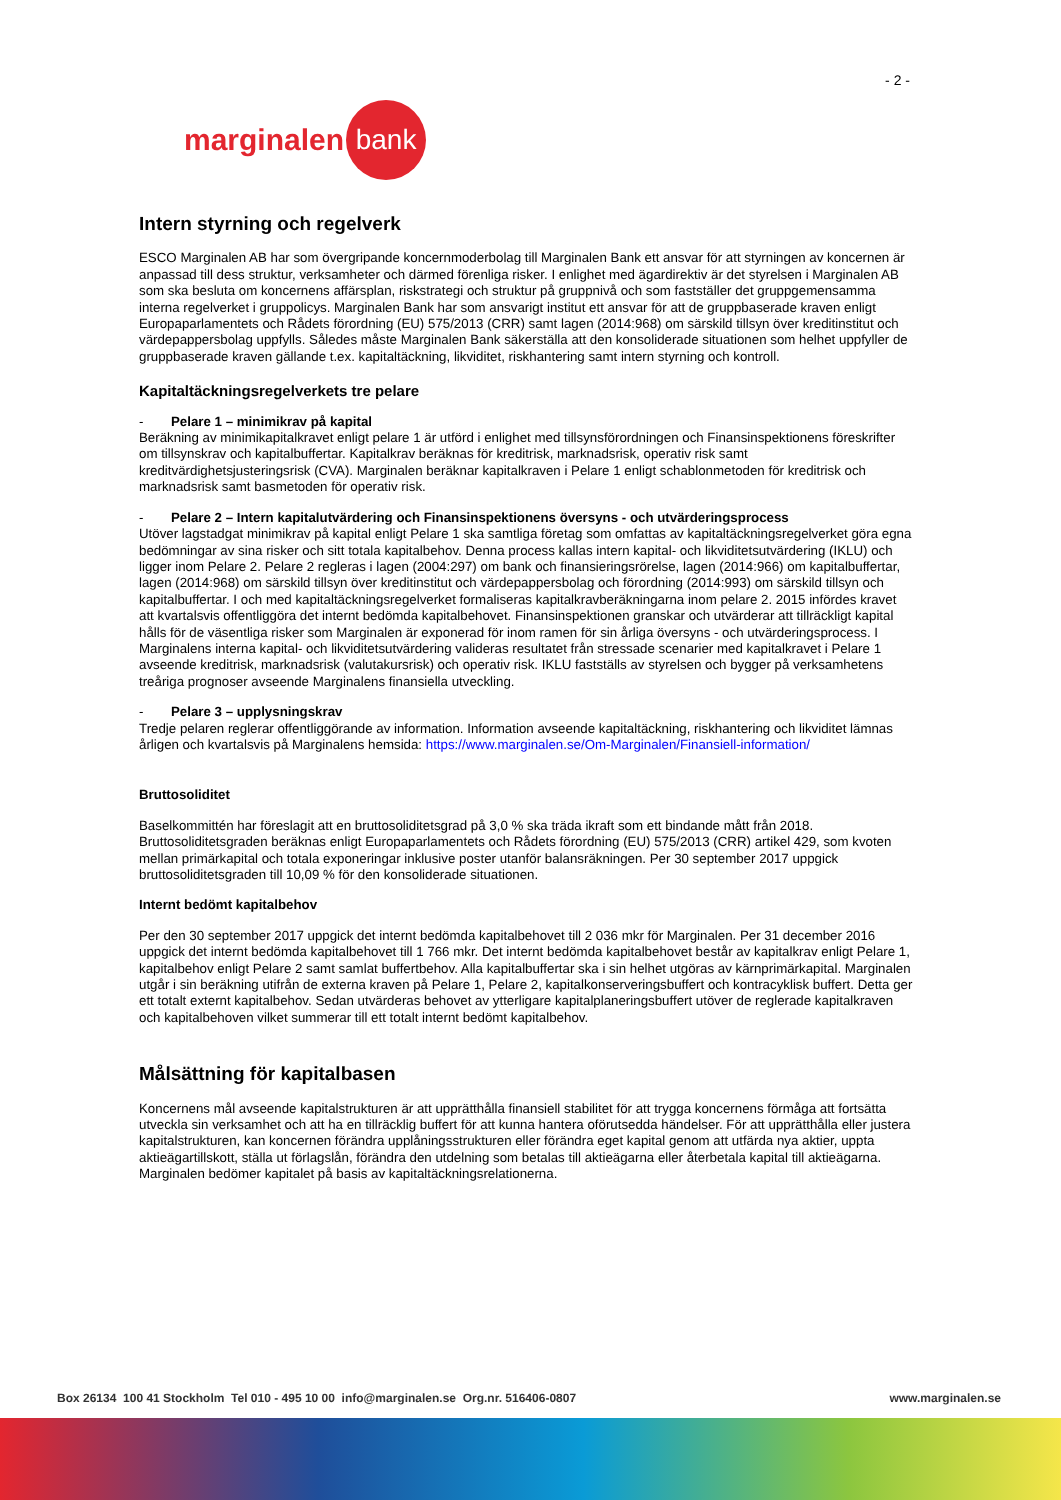- 2 -
marginalen bank
Intern styrning och regelverk
ESCO Marginalen AB har som övergripande koncernmoderbolag till Marginalen Bank ett ansvar för att styrningen av koncernen är anpassad till dess struktur, verksamheter och därmed förenliga risker. I enlighet med ägardirektiv är det styrelsen i Marginalen AB som ska besluta om koncernens affärsplan, riskstrategi och struktur på gruppnivå och som fastställer det gruppgemensamma interna regelverket i gruppolicys. Marginalen Bank har som ansvarigt institut ett ansvar för att de gruppbaserade kraven enligt Europaparlamentets och Rådets förordning (EU) 575/2013 (CRR) samt lagen (2014:968) om särskild tillsyn över kreditinstitut och värdepappersbolag uppfylls. Således måste Marginalen Bank säkerställa att den konsoliderade situationen som helhet uppfyller de gruppbaserade kraven gällande t.ex. kapitaltäckning, likviditet, riskhantering samt intern styrning och kontroll.
Kapitaltäckningsregelverkets tre pelare
- Pelare 1 – minimikrav på kapital
Beräkning av minimikapitalkravet enligt pelare 1 är utförd i enlighet med tillsynsförordningen och Finansinspektionens föreskrifter om tillsynskrav och kapitalbuffertar. Kapitalkrav beräknas för kreditrisk, marknadsrisk, operativ risk samt kreditvärdighetsjusteringsrisk (CVA). Marginalen beräknar kapitalkraven i Pelare 1 enligt schablonmetoden för kreditrisk och marknadsrisk samt basmetoden för operativ risk.
- Pelare 2 – Intern kapitalutvärdering och Finansinspektionens översyns - och utvärderingsprocess
Utöver lagstadgat minimikrav på kapital enligt Pelare 1 ska samtliga företag som omfattas av kapitaltäckningsregelverket göra egna bedömningar av sina risker och sitt totala kapitalbehov. Denna process kallas intern kapital- och likviditetsutvärdering (IKLU) och ligger inom Pelare 2. Pelare 2 regleras i lagen (2004:297) om bank och finansieringsrörelse, lagen (2014:966) om kapitalbuffertar, lagen (2014:968) om särskild tillsyn över kreditinstitut och värdepappersbolag och förordning (2014:993) om särskild tillsyn och kapitalbuffertar. I och med kapitaltäckningsregelverket formaliseras kapitalkravberäkningarna inom pelare 2. 2015 infördes kravet att kvartalsvis offentliggöra det internt bedömda kapitalbehovet. Finansinspektionen granskar och utvärderar att tillräckligt kapital hålls för de väsentliga risker som Marginalen är exponerad för inom ramen för sin årliga översyns - och utvärderingsprocess. I Marginalens interna kapital- och likviditetsutvärdering valideras resultatet från stressade scenarier med kapitalkravet i Pelare 1 avseende kreditrisk, marknadsrisk (valutakursrisk) och operativ risk. IKLU fastställs av styrelsen och bygger på verksamhetens treåriga prognoser avseende Marginalens finansiella utveckling.
- Pelare 3 – upplysningskrav
Tredje pelaren reglerar offentliggörande av information. Information avseende kapitaltäckning, riskhantering och likviditet lämnas årligen och kvartalsvis på Marginalens hemsida: https://www.marginalen.se/Om-Marginalen/Finansiell-information/
Bruttosoliditet
Baselkommittén har föreslagit att en bruttosoliditetsgrad på 3,0 % ska träda ikraft som ett bindande mått från 2018. Bruttosoliditetsgraden beräknas enligt Europaparlamentets och Rådets förordning (EU) 575/2013 (CRR) artikel 429, som kvoten mellan primärkapital och totala exponeringar inklusive poster utanför balansräkningen. Per 30 september 2017 uppgick bruttosoliditetsgraden till 10,09 % för den konsoliderade situationen.
Internt bedömt kapitalbehov
Per den 30 september 2017 uppgick det internt bedömda kapitalbehovet till 2 036 mkr för Marginalen. Per 31 december 2016 uppgick det internt bedömda kapitalbehovet till 1 766 mkr. Det internt bedömda kapitalbehovet består av kapitalkrav enligt Pelare 1, kapitalbehov enligt Pelare 2 samt samlat buffertbehov. Alla kapitalbuffertar ska i sin helhet utgöras av kärnprimärkapital. Marginalen utgår i sin beräkning utifrån de externa kraven på Pelare 1, Pelare 2, kapitalkonserveringsbuffert och kontracyklisk buffert. Detta ger ett totalt externt kapitalbehov. Sedan utvärderas behovet av ytterligare kapitalplaneringsbuffert utöver de reglerade kapitalkraven och kapitalbehoven vilket summerar till ett totalt internt bedömt kapitalbehov.
Målsättning för kapitalbasen
Koncernens mål avseende kapitalstrukturen är att upprätthålla finansiell stabilitet för att trygga koncernens förmåga att fortsätta utveckla sin verksamhet och att ha en tillräcklig buffert för att kunna hantera oförutsedda händelser. För att upprätthålla eller justera kapitalstrukturen, kan koncernen förändra upplåningsstrukturen eller förändra eget kapital genom att utfärda nya aktier, uppta aktieägartillskott, ställa ut förlagslån, förändra den utdelning som betalas till aktieägarna eller återbetala kapital till aktieägarna. Marginalen bedömer kapitalet på basis av kapitaltäckningsrelationerna.
Box 26134 100 41 Stockholm Tel 010 - 495 10 00 info@marginalen.se Org.nr. 516406-0807 www.marginalen.se